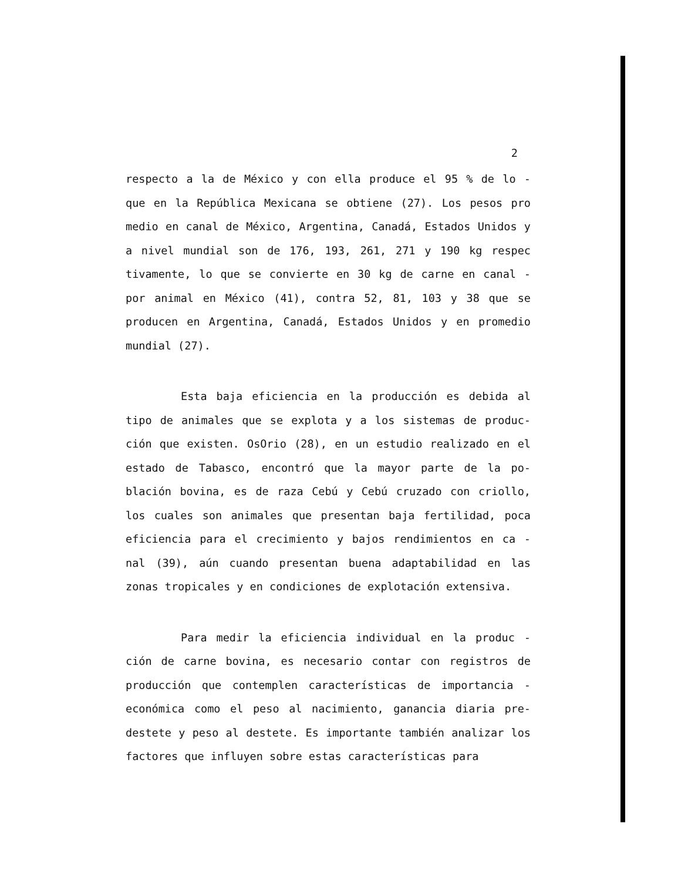2
respecto a la de México y con ella produce el 95 % de lo - que en la República Mexicana se obtiene (27). Los pesos pro medio en canal de México, Argentina, Canadá, Estados Unidos y a nivel mundial son de 176, 193, 261, 271 y 190 kg respec tivamente, lo que se convierte en 30 kg de carne en canal - por animal en México (41), contra 52, 81, 103 y 38 que se producen en Argentina, Canadá, Estados Unidos y en promedio mundial (27).
Esta baja eficiencia en la producción es debida al tipo de animales que se explota y a los sistemas de produc- ción que existen. OsOrio (28), en un estudio realizado en el estado de Tabasco, encontró que la mayor parte de la po- blación bovina, es de raza Cebú y Cebú cruzado con criollo, los cuales son animales que presentan baja fertilidad, poca eficiencia para el crecimiento y bajos rendimientos en ca - nal (39), aún cuando presentan buena adaptabilidad en las zonas tropicales y en condiciones de explotación extensiva.
Para medir la eficiencia individual en la produc - ción de carne bovina, es necesario contar con registros de producción que contemplen características de importancia - económica como el peso al nacimiento, ganancia diaria pre- destete y peso al destete. Es importante también analizar los factores que influyen sobre estas características para